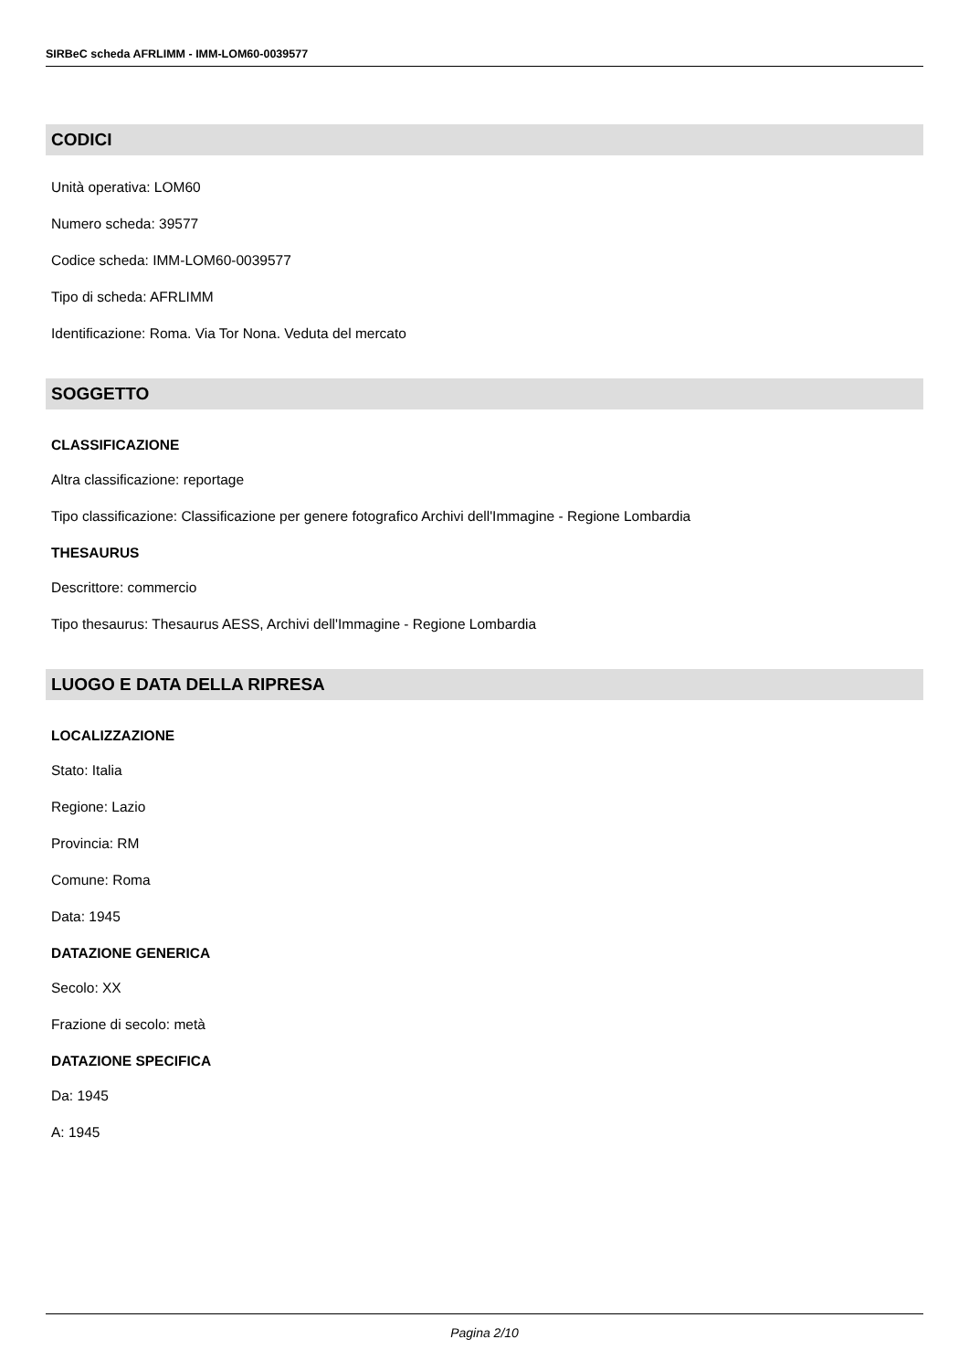SIRBeC scheda AFRLIMM - IMM-LOM60-0039577
CODICI
Unità operativa: LOM60
Numero scheda: 39577
Codice scheda: IMM-LOM60-0039577
Tipo di scheda: AFRLIMM
Identificazione: Roma. Via Tor Nona. Veduta del mercato
SOGGETTO
CLASSIFICAZIONE
Altra classificazione: reportage
Tipo classificazione: Classificazione per genere fotografico Archivi dell'Immagine - Regione Lombardia
THESAURUS
Descrittore: commercio
Tipo thesaurus: Thesaurus AESS, Archivi dell'Immagine - Regione Lombardia
LUOGO E DATA DELLA RIPRESA
LOCALIZZAZIONE
Stato: Italia
Regione: Lazio
Provincia: RM
Comune: Roma
Data: 1945
DATAZIONE GENERICA
Secolo: XX
Frazione di secolo: metà
DATAZIONE SPECIFICA
Da: 1945
A: 1945
Pagina 2/10